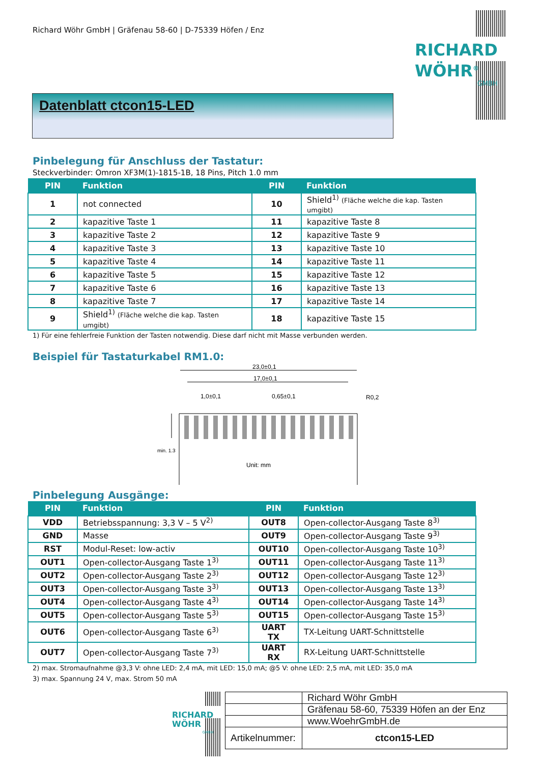Richard Wöhr GmbH | Gräfenau 58-60 | D-75339 Höfen / Enz
RICHARD
WÖHR<sup>®</sup>
GMBH
Datenblatt ctcon15-LED
Pinbelegung für Anschluss der Tastatur:
Steckverbinder: Omron XF3M(1)-1815-1B, 18 Pins, Pitch 1.0 mm
| PIN | Funktion | PIN | Funktion |
| --- | --- | --- | --- |
| 1 | not connected | 10 | Shield<sup>1)</sup> (Fläche welche die kap. Tasten umgibt) |
| 2 | kapazitive Taste 1 | 11 | kapazitive Taste 8 |
| 3 | kapazitive Taste 2 | 12 | kapazitive Taste 9 |
| 4 | kapazitive Taste 3 | 13 | kapazitive Taste 10 |
| 5 | kapazitive Taste 4 | 14 | kapazitive Taste 11 |
| 6 | kapazitive Taste 5 | 15 | kapazitive Taste 12 |
| 7 | kapazitive Taste 6 | 16 | kapazitive Taste 13 |
| 8 | kapazitive Taste 7 | 17 | kapazitive Taste 14 |
| 9 | Shield<sup>1)</sup> (Fläche welche die kap. Tasten umgibt) | 18 | kapazitive Taste 15 |
1) Für eine fehlerfreie Funktion der Tasten notwendig. Diese darf nicht mit Masse verbunden werden.
Beispiel für Tastaturkabel RM1.0:
23,0±0,1
17,0±0,1
1,0±0,1
0,65±0,1
R0,2
min. 1.3
Unit: mm
Pinbelegung Ausgänge:
| PIN | Funktion | PIN | Funktion |
| --- | --- | --- | --- |
| VDD | Betriebsspannung: 3,3 V – 5 V<sup>2)</sup> | OUT8 | Open-collector-Ausgang Taste 8<sup>3)</sup> |
| GND | Masse | OUT9 | Open-collector-Ausgang Taste 9<sup>3)</sup> |
| RST | Modul-Reset: low-activ | OUT10 | Open-collector-Ausgang Taste 10<sup>3)</sup> |
| OUT1 | Open-collector-Ausgang Taste 1<sup>3)</sup> | OUT11 | Open-collector-Ausgang Taste 11<sup>3)</sup> |
| OUT2 | Open-collector-Ausgang Taste 2<sup>3)</sup> | OUT12 | Open-collector-Ausgang Taste 12<sup>3)</sup> |
| OUT3 | Open-collector-Ausgang Taste 3<sup>3)</sup> | OUT13 | Open-collector-Ausgang Taste 13<sup>3)</sup> |
| OUT4 | Open-collector-Ausgang Taste 4<sup>3)</sup> | OUT14 | Open-collector-Ausgang Taste 14<sup>3)</sup> |
| OUT5 | Open-collector-Ausgang Taste 5<sup>3)</sup> | OUT15 | Open-collector-Ausgang Taste 15<sup>3)</sup> |
| OUT6 | Open-collector-Ausgang Taste 6<sup>3)</sup> | UART TX | TX-Leitung UART-Schnittstelle |
| OUT7 | Open-collector-Ausgang Taste 7<sup>3)</sup> | UART RX | RX-Leitung UART-Schnittstelle |
2) max. Stromaufnahme @3,3 V: ohne LED: 2,4 mA, mit LED: 15,0 mA; @5 V: ohne LED: 2,5 mA, mit LED: 35,0 mA
3) max. Spannung 24 V, max. Strom 50 mA
RICHARD
WÖHR
GMBH
| | Richard Wöhr GmbH |
| | Gräfenau 58-60, 75339 Höfen an der Enz |
| | www.WoehrGmbH.de |
| Artikelnummer: | ctcon15-LED |